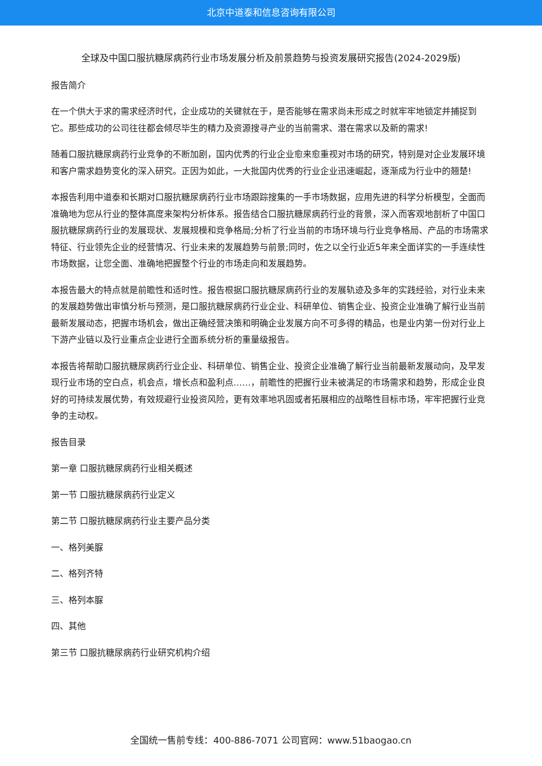北京中道泰和信息咨询有限公司
全球及中国口服抗糖尿病药行业市场发展分析及前景趋势与投资发展研究报告(2024-2029版)
报告简介
在一个供大于求的需求经济时代，企业成功的关键就在于，是否能够在需求尚未形成之时就牢牢地锁定并捕捉到它。那些成功的公司往往都会倾尽毕生的精力及资源搜寻产业的当前需求、潜在需求以及新的需求!
随着口服抗糖尿病药行业竞争的不断加剧，国内优秀的行业企业愈来愈重视对市场的研究，特别是对企业发展环境和客户需求趋势变化的深入研究。正因为如此，一大批国内优秀的行业企业迅速崛起，逐渐成为行业中的翘楚!
本报告利用中道泰和长期对口服抗糖尿病药行业市场跟踪搜集的一手市场数据，应用先进的科学分析模型，全面而准确地为您从行业的整体高度来架构分析体系。报告结合口服抗糖尿病药行业的背景，深入而客观地剖析了中国口服抗糖尿病药行业的发展现状、发展规模和竞争格局;分析了行业当前的市场环境与行业竞争格局、产品的市场需求特征、行业领先企业的经营情况、行业未来的发展趋势与前景;同时，佐之以全行业近5年来全面详实的一手连续性市场数据，让您全面、准确地把握整个行业的市场走向和发展趋势。
本报告最大的特点就是前瞻性和适时性。报告根据口服抗糖尿病药行业的发展轨迹及多年的实践经验，对行业未来的发展趋势做出审慎分析与预测，是口服抗糖尿病药行业企业、科研单位、销售企业、投资企业准确了解行业当前最新发展动态，把握市场机会，做出正确经营决策和明确企业发展方向不可多得的精品，也是业内第一份对行业上下游产业链以及行业重点企业进行全面系统分析的重量级报告。
本报告将帮助口服抗糖尿病药行业企业、科研单位、销售企业、投资企业准确了解行业当前最新发展动向，及早发现行业市场的空白点，机会点，增长点和盈利点……，前瞻性的把握行业未被满足的市场需求和趋势，形成企业良好的可持续发展优势，有效规避行业投资风险，更有效率地巩固或者拓展相应的战略性目标市场，牢牢把握行业竞争的主动权。
报告目录
第一章 口服抗糖尿病药行业相关概述
第一节 口服抗糖尿病药行业定义
第二节 口服抗糖尿病药行业主要产品分类
一、格列美脲
二、格列齐特
三、格列本脲
四、其他
第三节 口服抗糖尿病药行业研究机构介绍
全国统一售前专线：400-886-7071 公司官网：www.51baogao.cn